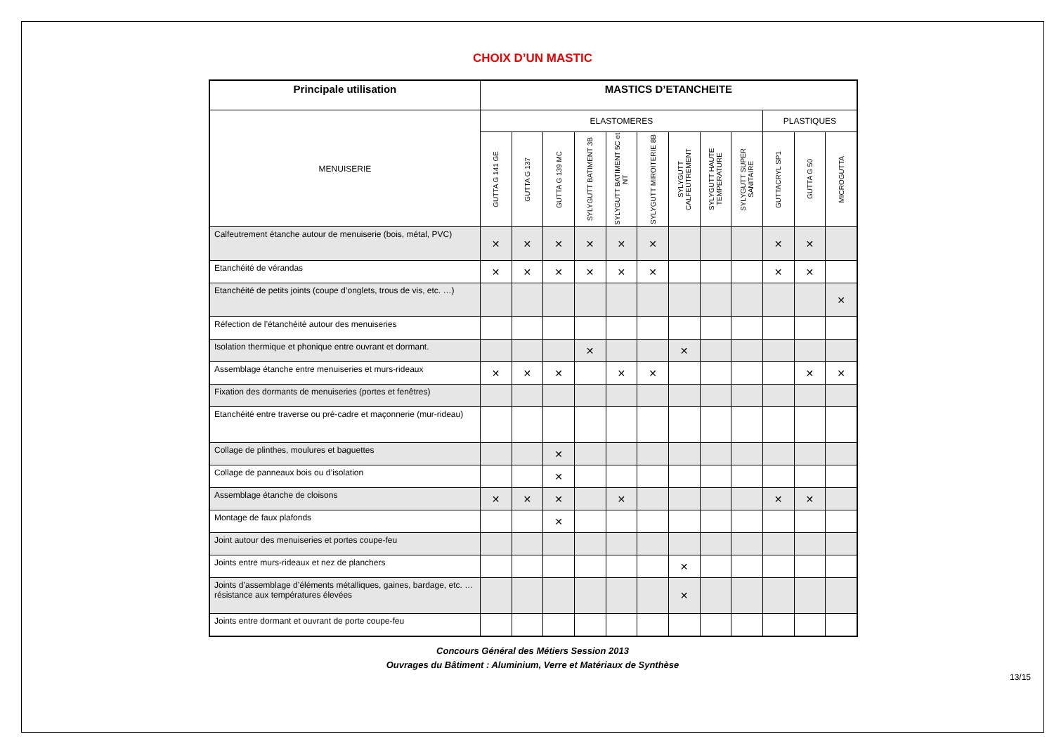CHOIX D’UN MASTIC
| Principale utilisation | MASTICS D’ETANCHEITE | | | | | | | | | | | |
| --- | --- | --- | --- | --- | --- | --- | --- | --- | --- | --- | --- | --- |
| MENUISERIE | ELASTOMERES | | | | | | | | | PLASTIQUES | | |
| | GUTTA G 141 GE | GUTTA G 137 | GUTTA G 139 MC | SYLYGUTT BATIMENT 3B | SYLYGUTT BATIMENT 5C et NT | SYLYGUTT MIROITERIE 8B | SYLYGUTT CALFEUTREMENT | SYLYGUTT HAUTE TEMPERATURE | SYLYGUTT SUPER SANITAIRE | GUTTACRYL SP1 | GUTTA G 50 | MICROGUTTA |
| Calfeutrement étanche autour de menuiserie (bois, métal, PVC) | ✕ | ✕ | ✕ | ✕ | ✕ | ✕ | | | | ✕ | ✕ | |
| Etanchéité de vérandas | ✕ | ✕ | ✕ | ✕ | ✕ | ✕ | | | | ✕ | ✕ | |
| Etanchéité de petits joints (coupe d’onglets, trous de vis, etc. …) | | | | | | | | | | | | ✕ |
| Réfection de l’étanchéité autour des menuiseries | | | | | | | | | | | | |
| Isolation thermique et phonique entre ouvrant et dormant. | | | | ✕ | | | ✕ | | | | | |
| Assemblage étanche entre menuiseries et murs-rideaux | ✕ | ✕ | ✕ | | ✕ | ✕ | | | | | ✕ | ✕ |
| Fixation des dormants de menuiseries (portes et fenêtres) | | | | | | | | | | | | |
| Etanchéité entre traverse ou pré-cadre et maçonnerie (mur-rideau) | | | | | | | | | | | | |
| Collage de plinthes, moulures et baguettes | | | ✕ | | | | | | | | | |
| Collage de panneaux bois ou d’isolation | | | ✕ | | | | | | | | | |
| Assemblage étanche de cloisons | ✕ | ✕ | ✕ | | ✕ | | | | | ✕ | ✕ | |
| Montage de faux plafonds | | | ✕ | | | | | | | | | |
| Joint autour des menuiseries et portes coupe-feu | | | | | | | | | | | | |
| Joints entre murs-rideaux et nez de planchers | | | | | | | ✕ | | | | | |
| Joints d’assemblage d’éléments métalliques, gaines, bardage, etc. … résistance aux températures élevées | | | | | | | ✕ | | | | | |
| Joints entre dormant et ouvrant de porte coupe-feu | | | | | | | | | | | | |
Concours Général des Métiers Session 2013
Ouvrages du Bâtiment : Aluminium, Verre et Matériaux de Synthèse
13/15